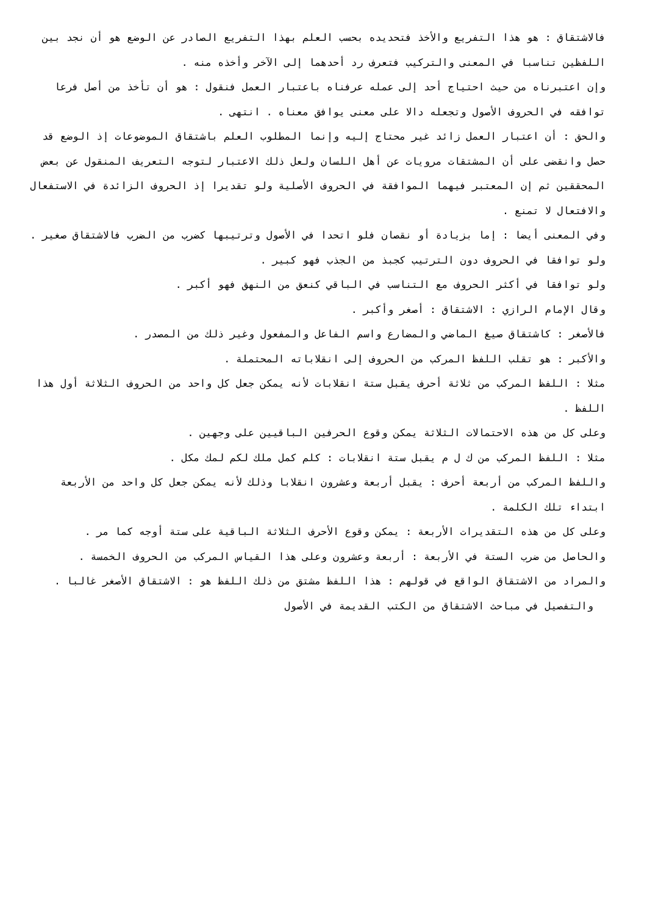فالاشتقاق : هو هذا التفريع والأخذ فتحديده بحسب العلم بهذا التفريع الصادر عن الوضع هو أن نجد بين اللفظين تناسبا في المعنى والتركيب فتعرف رد أحدهما إلى الآخر وأخذه منه .
وإن اعتبرناه من حيث احتياج أحد إلى عمله عرفناه باعتبار العمل فنقول : هو أن تأخذ من أصل فرعا توافقه في الحروف الأصول وتجعله دالا على معنى يوافق معناه . انتهى .
والحق : أن اعتبار العمل زائد غير محتاج إليه وإنما المطلوب العلم باشتقاق الموضوعات إذ الوضع قد حصل وانقضى على أن المشتقات مرويات عن أهل اللسان ولعل ذلك الاعتبار لتوجه التعريف المنقول عن بعض المحققين ثم إن المعتبر فيهما الموافقة في الحروف الأصلية ولو تقديرا إذ الحروف الزائدة في الاستفعال والافتعال لا تمنع .
وفي المعنى أيضا : إما بزيادة أو نقصان فلو اتحدا في الأصول وترتيبها كضرب من الضرب فالاشتقاق صغير .
ولو توافقا في الحروف دون الترتيب كجبذ من الجذب فهو كبير .
ولو توافقا في أكثر الحروف مع التناسب في الباقي كنعق من النهق فهو أكبر .
وقال الإمام الرازي : الاشتقاق : أصغر وأكبر .
فالأصغر : كاشتقاق صيغ الماضي والمضارع واسم الفاعل والمفعول وغير ذلك من المصدر .
والأكبر : هو تقلب اللفظ المركب من الحروف إلى انقلاباته المحتملة .
مثلا : اللفظ المركب من ثلاثة أحرف يقبل ستة انقلابات لأنه يمكن جعل كل واحد من الحروف الثلاثة أول هذا اللفظ .
وعلى كل من هذه الاحتمالات الثلاثة يمكن وقوع الحرفين الباقيين على وجهين .
مثلا : اللفظ المركب من ك ل م يقبل ستة انقلابات : كلم كمل ملك لكم لمك مكل .
واللفظ المركب من أربعة أحرف : يقبل أربعة وعشرون انقلابا وذلك لأنه يمكن جعل كل واحد من الأربعة ابتداء تلك الكلمة .
وعلى كل من هذه التقديرات الأربعة : يمكن وقوع الأحرف الثلاثة الباقية على ستة أوجه كما مر .
والحاصل من ضرب الستة في الأربعة : أربعة وعشرون وعلى هذا القياس المركب من الحروف الخمسة .
والمراد من الاشتقاق الواقع في قولهم : هذا اللفظ مشتق من ذلك اللفظ هو : الاشتقاق الأصغر غالبا .
والتفصيل في مباحث الاشتقاق من الكتب القديمة في الأصول